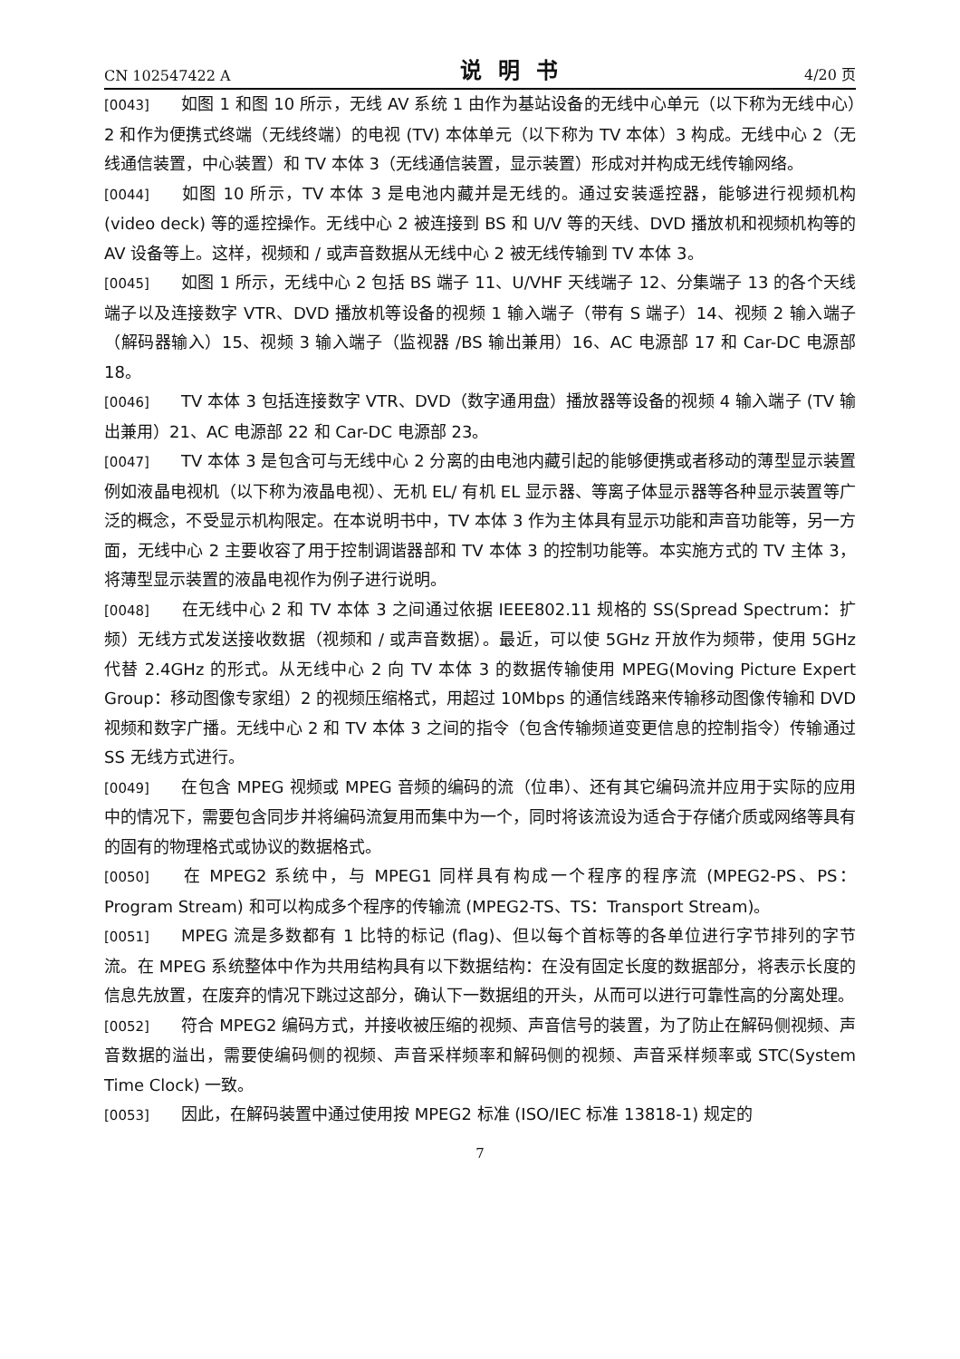CN 102547422 A 说明书 4/20 页
[0043] 如图 1 和图 10 所示，无线 AV 系统 1 由作为基站设备的无线中心单元（以下称为无线中心）2 和作为便携式终端（无线终端）的电视 (TV) 本体单元（以下称为 TV 本体）3 构成。无线中心 2（无线通信装置，中心装置）和 TV 本体 3（无线通信装置，显示装置）形成对并构成无线传输网络。
[0044] 如图 10 所示，TV 本体 3 是电池内藏并是无线的。通过安装遥控器，能够进行视频机构 (video deck) 等的遥控操作。无线中心 2 被连接到 BS 和 U/V 等的天线、DVD 播放机和视频机构等的 AV 设备等上。这样，视频和 / 或声音数据从无线中心 2 被无线传输到 TV 本体 3。
[0045] 如图 1 所示，无线中心 2 包括 BS 端子 11、U/VHF 天线端子 12、分集端子 13 的各个天线端子以及连接数字 VTR、DVD 播放机等设备的视频 1 输入端子（带有 S 端子）14、视频 2 输入端子（解码器输入）15、视频 3 输入端子（监视器 /BS 输出兼用）16、AC 电源部 17 和 Car-DC 电源部 18。
[0046] TV 本体 3 包括连接数字 VTR、DVD（数字通用盘）播放器等设备的视频 4 输入端子 (TV 输出兼用）21、AC 电源部 22 和 Car-DC 电源部 23。
[0047] TV 本体 3 是包含可与无线中心 2 分离的由电池内藏引起的能够便携或者移动的薄型显示装置例如液晶电视机（以下称为液晶电视）、无机 EL/ 有机 EL 显示器、等离子体显示器等各种显示装置等广泛的概念，不受显示机构限定。在本说明书中，TV 本体 3 作为主体具有显示功能和声音功能等，另一方面，无线中心 2 主要收容了用于控制调谐器部和 TV 本体 3 的控制功能等。本实施方式的 TV 主体 3，将薄型显示装置的液晶电视作为例子进行说明。
[0048] 在无线中心 2 和 TV 本体 3 之间通过依据 IEEE802.11 规格的 SS(Spread Spectrum：扩频）无线方式发送接收数据（视频和 / 或声音数据）。最近，可以使 5GHz 开放作为频带，使用 5GHz 代替 2.4GHz 的形式。从无线中心 2 向 TV 本体 3 的数据传输使用 MPEG(Moving Picture Expert Group：移动图像专家组）2 的视频压缩格式，用超过 10Mbps 的通信线路来传输移动图像传输和 DVD 视频和数字广播。无线中心 2 和 TV 本体 3 之间的指令（包含传输频道变更信息的控制指令）传输通过 SS 无线方式进行。
[0049] 在包含 MPEG 视频或 MPEG 音频的编码的流（位串）、还有其它编码流并应用于实际的应用中的情况下，需要包含同步并将编码流复用而集中为一个，同时将该流设为适合于存储介质或网络等具有的固有的物理格式或协议的数据格式。
[0050] 在 MPEG2 系统中，与 MPEG1 同样具有构成一个程序的程序流 (MPEG2-PS、PS：Program Stream) 和可以构成多个程序的传输流 (MPEG2-TS、TS：Transport Stream)。
[0051] MPEG 流是多数都有 1 比特的标记 (flag)、但以每个首标等的各单位进行字节排列的字节流。在 MPEG 系统整体中作为共用结构具有以下数据结构：在没有固定长度的数据部分，将表示长度的信息先放置，在废弃的情况下跳过这部分，确认下一数据组的开头，从而可以进行可靠性高的分离处理。
[0052] 符合 MPEG2 编码方式，并接收被压缩的视频、声音信号的装置，为了防止在解码侧视频、声音数据的溢出，需要使编码侧的视频、声音采样频率和解码侧的视频、声音采样频率或 STC(System Time Clock) 一致。
[0053] 因此，在解码装置中通过使用按 MPEG2 标准 (ISO/IEC 标准 13818-1) 规定的
7